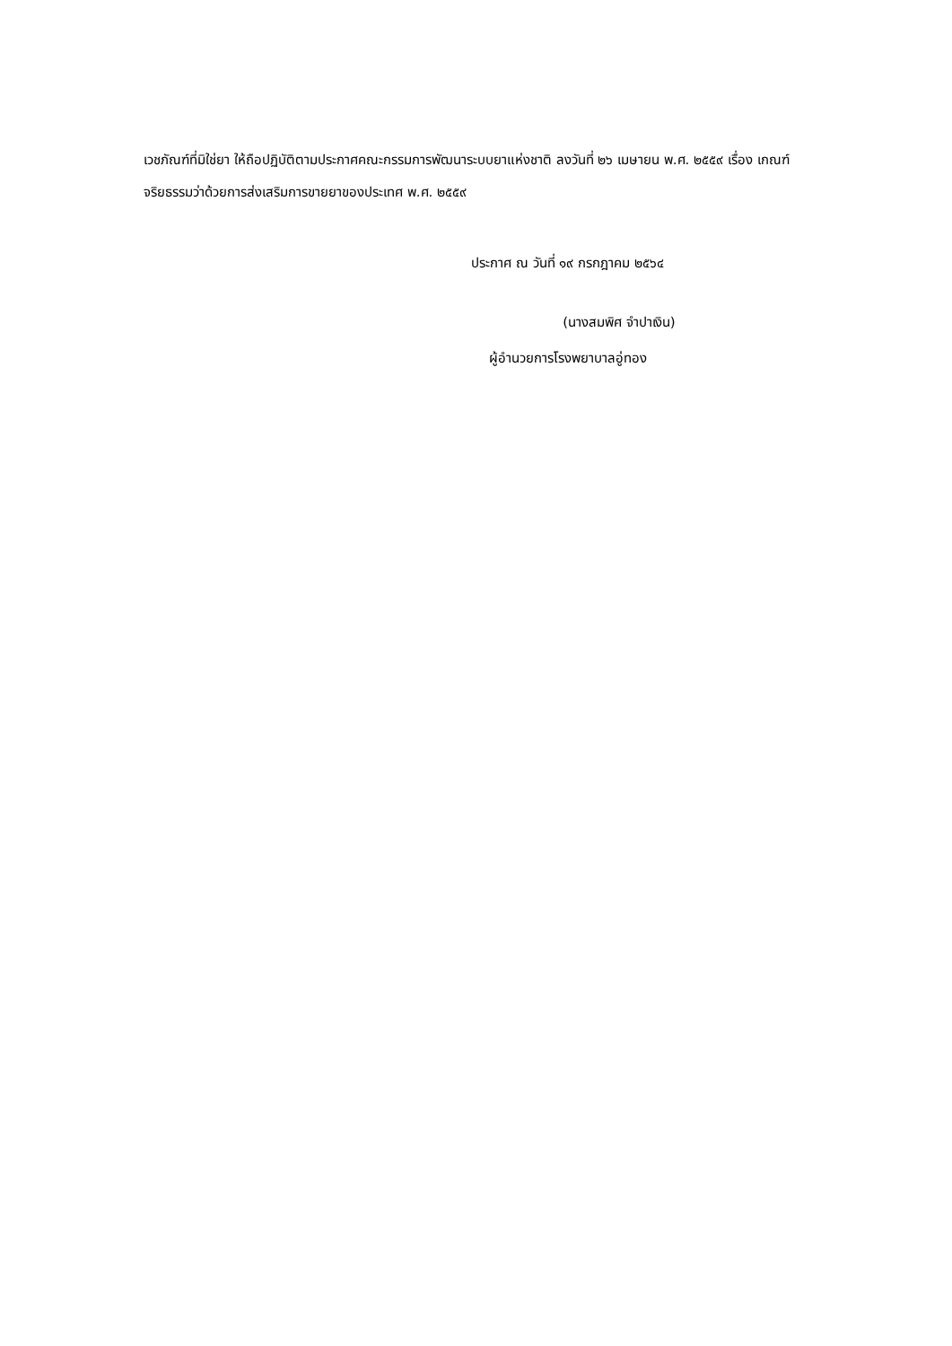เวชภัณฑ์ที่มิใช่ยา ให้ถือปฏิบัติตามประกาศคณะกรรมการพัฒนาระบบยาแห่งชาติ ลงวันที่ ๒๖ เมษายน พ.ศ. ๒๕๕๙ เรื่อง เกณฑ์จริยธรรมว่าด้วยการส่งเสริมการขายยาของประเทศ พ.ศ. ๒๕๕๙
ประกาศ ณ วันที่ ๑๙ กรกฎาคม ๒๕๖๔
(นางสมพิศ จำปาเงิน)
ผู้อำนวยการโรงพยาบาลอู่ทอง